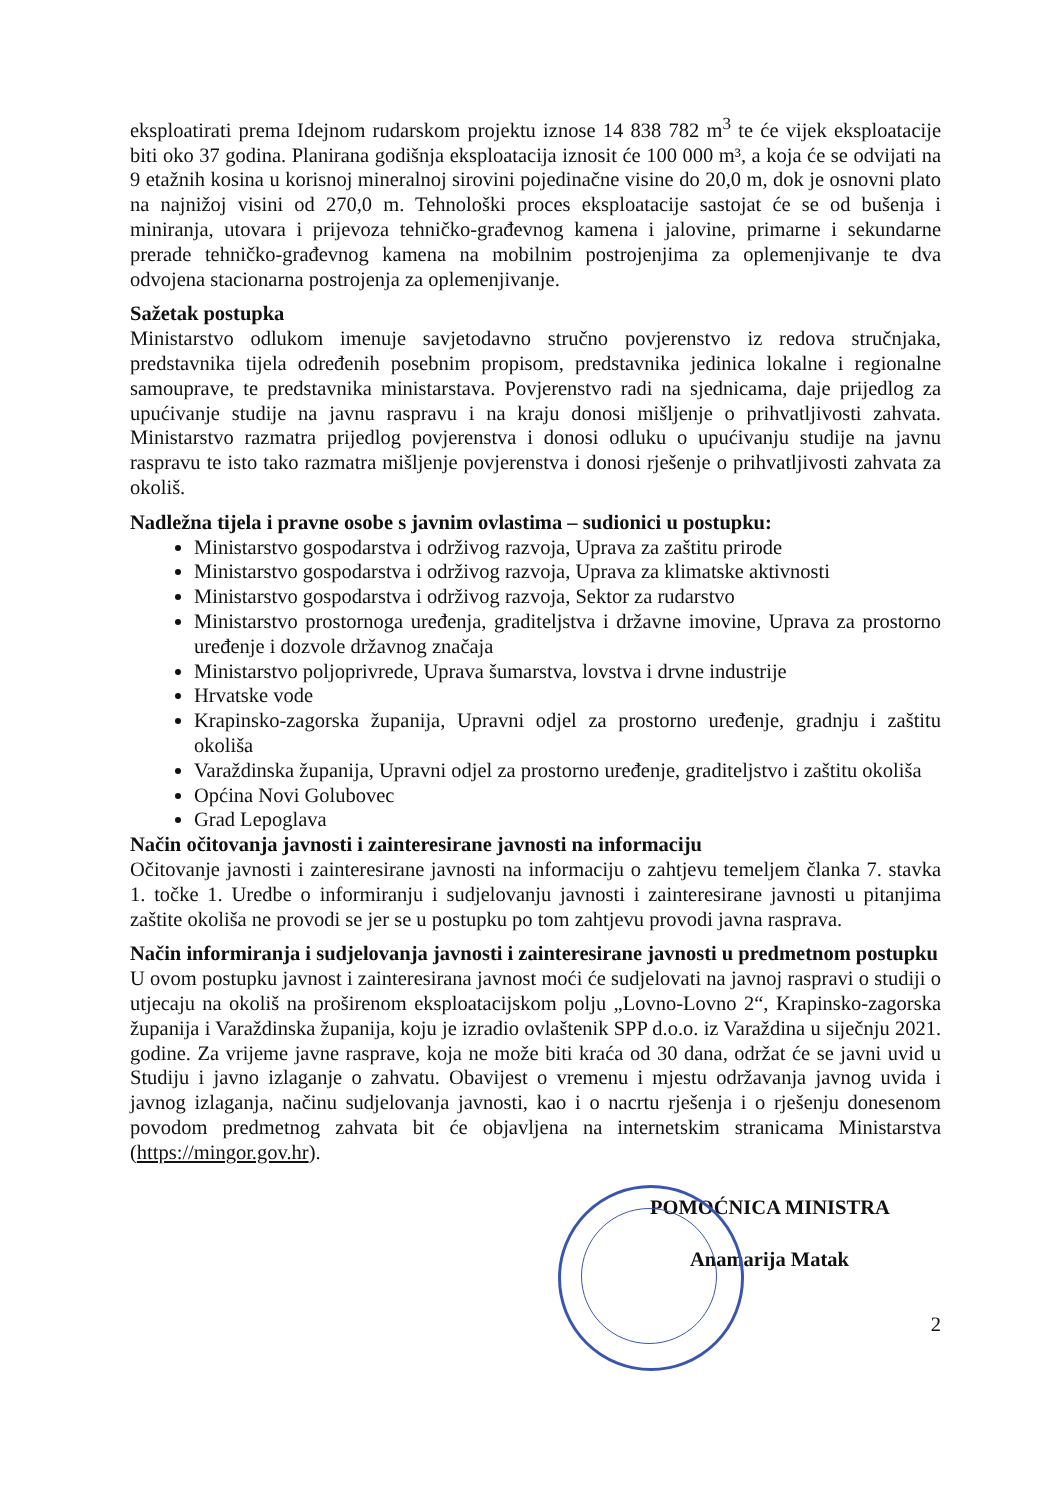eksploatirati prema Idejnom rudarskom projektu iznose 14 838 782 m<sup>3</sup> te će vijek eksploatacije biti oko 37 godina. Planirana godišnja eksploatacija iznosit će 100 000 m³, a koja će se odvijati na 9 etažnih kosina u korisnoj mineralnoj sirovini pojedinačne visine do 20,0 m, dok je osnovni plato na najnižoj visini od 270,0 m. Tehnološki proces eksploatacije sastojat će se od bušenja i miniranja, utovara i prijevoza tehničko-građevnog kamena i jalovine, primarne i sekundarne prerade tehničko-građevnog kamena na mobilnim postrojenjima za oplemenjivanje te dva odvojena stacionarna postrojenja za oplemenjivanje.
Sažetak postupka
Ministarstvo odlukom imenuje savjetodavno stručno povjerenstvo iz redova stručnjaka, predstavnika tijela određenih posebnim propisom, predstavnika jedinica lokalne i regionalne samouprave, te predstavnika ministarstava. Povjerenstvo radi na sjednicama, daje prijedlog za upućivanje studije na javnu raspravu i na kraju donosi mišljenje o prihvatljivosti zahvata. Ministarstvo razmatra prijedlog povjerenstva i donosi odluku o upućivanju studije na javnu raspravu te isto tako razmatra mišljenje povjerenstva i donosi rješenje o prihvatljivosti zahvata za okoliš.
Nadležna tijela i pravne osobe s javnim ovlastima – sudionici u postupku:
Ministarstvo gospodarstva i održivog razvoja, Uprava za zaštitu prirode
Ministarstvo gospodarstva i održivog razvoja, Uprava za klimatske aktivnosti
Ministarstvo gospodarstva i održivog razvoja, Sektor za rudarstvo
Ministarstvo prostornoga uređenja, graditeljstva i državne imovine, Uprava za prostorno uređenje i dozvole državnog značaja
Ministarstvo poljoprivrede, Uprava šumarstva, lovstva i drvne industrije
Hrvatske vode
Krapinsko-zagorska županija, Upravni odjel za prostorno uređenje, gradnju i zaštitu okoliša
Varaždinska županija, Upravni odjel za prostorno uređenje, graditeljstvo i zaštitu okoliša
Općina Novi Golubovec
Grad Lepoglava
Način očitovanja javnosti i zainteresirane javnosti na informaciju
Očitovanje javnosti i zainteresirane javnosti na informaciju o zahtjevu temeljem članka 7. stavka 1. točke 1. Uredbe o informiranju i sudjelovanju javnosti i zainteresirane javnosti u pitanjima zaštite okoliša ne provodi se jer se u postupku po tom zahtjevu provodi javna rasprava.
Način informiranja i sudjelovanja javnosti i zainteresirane javnosti u predmetnom postupku
U ovom postupku javnost i zainteresirana javnost moći će sudjelovati na javnoj raspravi o studiji o utjecaju na okoliš na proširenom eksploatacijskom polju „Lovno-Lovno 2“, Krapinsko-zagorska županija i Varaždinska županija, koju je izradio ovlaštenik SPP d.o.o. iz Varaždina u siječnju 2021. godine. Za vrijeme javne rasprave, koja ne može biti kraća od 30 dana, održat će se javni uvid u Studiju i javno izlaganje o zahvatu. Obavijest o vremenu i mjestu održavanja javnog uvida i javnog izlaganja, načinu sudjelovanja javnosti, kao i o nacrtu rješenja i o rješenju donesenom povodom predmetnog zahvata bit će objavljena na internetskim stranicama Ministarstva (https://mingor.gov.hr).
POMOĆNICA MINISTRA
Anamarija Matak
2